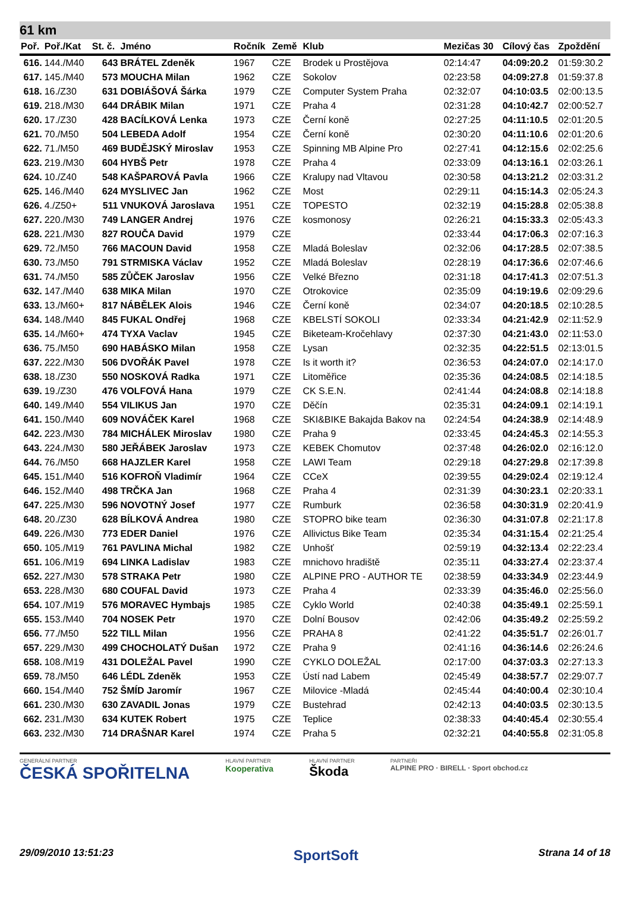61 km
| Poř. | Poř./Kat | St. č. | Jméno | Ročník | Země | Klub | Mezičas 30 | Cílový čas | Zpoždění |
| --- | --- | --- | --- | --- | --- | --- | --- | --- | --- |
| 616. | 144./M40 | 643 | BRÁTEL Zdeněk | 1967 | CZE | Brodek u Prostějova | 02:14:47 | 04:09:20.2 | 01:59:30.2 |
| 617. | 145./M40 | 573 | MOUCHA Milan | 1962 | CZE | Sokolov | 02:23:58 | 04:09:27.8 | 01:59:37.8 |
| 618. | 16./Z30 | 631 | DOBIÁŠOVÁ Šárka | 1979 | CZE | Computer System Praha | 02:32:07 | 04:10:03.5 | 02:00:13.5 |
| 619. | 218./M30 | 644 | DRÁBIK Milan | 1971 | CZE | Praha 4 | 02:31:28 | 04:10:42.7 | 02:00:52.7 |
| 620. | 17./Z30 | 428 | BACÍLKOVÁ Lenka | 1973 | CZE | Černí koně | 02:27:25 | 04:11:10.5 | 02:01:20.5 |
| 621. | 70./M50 | 504 | LEBEDA Adolf | 1954 | CZE | Černí koně | 02:30:20 | 04:11:10.6 | 02:01:20.6 |
| 622. | 71./M50 | 469 | BUDĚJSKÝ Miroslav | 1953 | CZE | Spinning MB Alpine Pro | 02:27:41 | 04:12:15.6 | 02:02:25.6 |
| 623. | 219./M30 | 604 | HYBŠ Petr | 1978 | CZE | Praha 4 | 02:33:09 | 04:13:16.1 | 02:03:26.1 |
| 624. | 10./Z40 | 548 | KAŠPAROVÁ Pavla | 1966 | CZE | Kralupy nad Vltavou | 02:30:58 | 04:13:21.2 | 02:03:31.2 |
| 625. | 146./M40 | 624 | MYSLIVEC Jan | 1962 | CZE | Most | 02:29:11 | 04:15:14.3 | 02:05:24.3 |
| 626. | 4./Z50+ | 511 | VNUKOVÁ Jaroslava | 1951 | CZE | TOPESTO | 02:32:19 | 04:15:28.8 | 02:05:38.8 |
| 627. | 220./M30 | 749 | LANGER Andrej | 1976 | CZE | kosmonosy | 02:26:21 | 04:15:33.3 | 02:05:43.3 |
| 628. | 221./M30 | 827 | ROUČA David | 1979 | CZE | | 02:33:44 | 04:17:06.3 | 02:07:16.3 |
| 629. | 72./M50 | 766 | MACOUN David | 1958 | CZE | Mladá Boleslav | 02:32:06 | 04:17:28.5 | 02:07:38.5 |
| 630. | 73./M50 | 791 | STRMISKA Václav | 1952 | CZE | Mladá Boleslav | 02:28:19 | 04:17:36.6 | 02:07:46.6 |
| 631. | 74./M50 | 585 | ZŮČEK Jaroslav | 1956 | CZE | Velké Březno | 02:31:18 | 04:17:41.3 | 02:07:51.3 |
| 632. | 147./M40 | 638 | MIKA Milan | 1970 | CZE | Otrokovice | 02:35:09 | 04:19:19.6 | 02:09:29.6 |
| 633. | 13./M60+ | 817 | NÁBĚLEK Alois | 1946 | CZE | Černí koně | 02:34:07 | 04:20:18.5 | 02:10:28.5 |
| 634. | 148./M40 | 845 | FUKAL Ondřej | 1968 | CZE | KBELSTÍ SOKOLI | 02:33:34 | 04:21:42.9 | 02:11:52.9 |
| 635. | 14./M60+ | 474 | TYXA Vaclav | 1945 | CZE | Biketeam-Kročehlavy | 02:37:30 | 04:21:43.0 | 02:11:53.0 |
| 636. | 75./M50 | 690 | HABÁSKO Milan | 1958 | CZE | Lysan | 02:32:35 | 04:22:51.5 | 02:13:01.5 |
| 637. | 222./M30 | 506 | DVOŘÁK Pavel | 1978 | CZE | Is it worth it? | 02:36:53 | 04:24:07.0 | 02:14:17.0 |
| 638. | 18./Z30 | 550 | NOSKOVÁ Radka | 1971 | CZE | Litoměřice | 02:35:36 | 04:24:08.5 | 02:14:18.5 |
| 639. | 19./Z30 | 476 | VOLFOVÁ Hana | 1979 | CZE | CK S.E.N. | 02:41:44 | 04:24:08.8 | 02:14:18.8 |
| 640. | 149./M40 | 554 | VILIKUS Jan | 1970 | CZE | Děčín | 02:35:31 | 04:24:09.1 | 02:14:19.1 |
| 641. | 150./M40 | 609 | NOVÁČEK Karel | 1968 | CZE | SKI&BIKE Bakajda Bakov na | 02:24:54 | 04:24:38.9 | 02:14:48.9 |
| 642. | 223./M30 | 784 | MICHÁLEK Miroslav | 1980 | CZE | Praha 9 | 02:33:45 | 04:24:45.3 | 02:14:55.3 |
| 643. | 224./M30 | 580 | JEŘÁBEK Jaroslav | 1973 | CZE | KEBEK Chomutov | 02:37:48 | 04:26:02.0 | 02:16:12.0 |
| 644. | 76./M50 | 668 | HAJZLER Karel | 1958 | CZE | LAWI Team | 02:29:18 | 04:27:29.8 | 02:17:39.8 |
| 645. | 151./M40 | 516 | KOFROŇ Vladimír | 1964 | CZE | CCeX | 02:39:55 | 04:29:02.4 | 02:19:12.4 |
| 646. | 152./M40 | 498 | TRČKA Jan | 1968 | CZE | Praha 4 | 02:31:39 | 04:30:23.1 | 02:20:33.1 |
| 647. | 225./M30 | 596 | NOVOTNÝ Josef | 1977 | CZE | Rumburk | 02:36:58 | 04:30:31.9 | 02:20:41.9 |
| 648. | 20./Z30 | 628 | BÍLKOVÁ Andrea | 1980 | CZE | STOPRO bike team | 02:36:30 | 04:31:07.8 | 02:21:17.8 |
| 649. | 226./M30 | 773 | EDER Daniel | 1976 | CZE | Allivictus Bike Team | 02:35:34 | 04:31:15.4 | 02:21:25.4 |
| 650. | 105./M19 | 761 | PAVLINA Michal | 1982 | CZE | Unhošť | 02:59:19 | 04:32:13.4 | 02:22:23.4 |
| 651. | 106./M19 | 694 | LINKA Ladislav | 1983 | CZE | mnichovo hradiště | 02:35:11 | 04:33:27.4 | 02:23:37.4 |
| 652. | 227./M30 | 578 | STRAKA Petr | 1980 | CZE | ALPINE PRO - AUTHOR TE | 02:38:59 | 04:33:34.9 | 02:23:44.9 |
| 653. | 228./M30 | 680 | COUFAL David | 1973 | CZE | Praha 4 | 02:33:39 | 04:35:46.0 | 02:25:56.0 |
| 654. | 107./M19 | 576 | MORAVEC Hymbajs | 1985 | CZE | Cyklo World | 02:40:38 | 04:35:49.1 | 02:25:59.1 |
| 655. | 153./M40 | 704 | NOSEK Petr | 1970 | CZE | Dolní Bousov | 02:42:06 | 04:35:49.2 | 02:25:59.2 |
| 656. | 77./M50 | 522 | TILL Milan | 1956 | CZE | PRAHA 8 | 02:41:22 | 04:35:51.7 | 02:26:01.7 |
| 657. | 229./M30 | 499 | CHOCHOLATÝ Dušan | 1972 | CZE | Praha 9 | 02:41:16 | 04:36:14.6 | 02:26:24.6 |
| 658. | 108./M19 | 431 | DOLEŽAL Pavel | 1990 | CZE | CYKLO DOLEŽAL | 02:17:00 | 04:37:03.3 | 02:27:13.3 |
| 659. | 78./M50 | 646 | LÉDL Zdeněk | 1953 | CZE | Ústí nad Labem | 02:45:49 | 04:38:57.7 | 02:29:07.7 |
| 660. | 154./M40 | 752 | ŠMÍD Jaromír | 1967 | CZE | Milovice -Mladá | 02:45:44 | 04:40:00.4 | 02:30:10.4 |
| 661. | 230./M30 | 630 | ZAVADIL Jonas | 1979 | CZE | Bustehrad | 02:42:13 | 04:40:03.5 | 02:30:13.5 |
| 662. | 231./M30 | 634 | KUTEK Robert | 1975 | CZE | Teplice | 02:38:33 | 04:40:45.4 | 02:30:55.4 |
| 663. | 232./M30 | 714 | DRAŠNAR Karel | 1974 | CZE | Praha 5 | 02:32:21 | 04:40:55.8 | 02:31:05.8 |
GENERÁLNÍ PARTNER
ČESKÁ SPOŘITELNA HLAVNÍ PARTNER
Kooperativa HLAVNÍ PARTNER
Škoda PARTNEŘI
ALPINE PRO · BIRELL · Sport obchod.cz
29/09/2010 13:51:23 SportSoft Strana 14 of 18